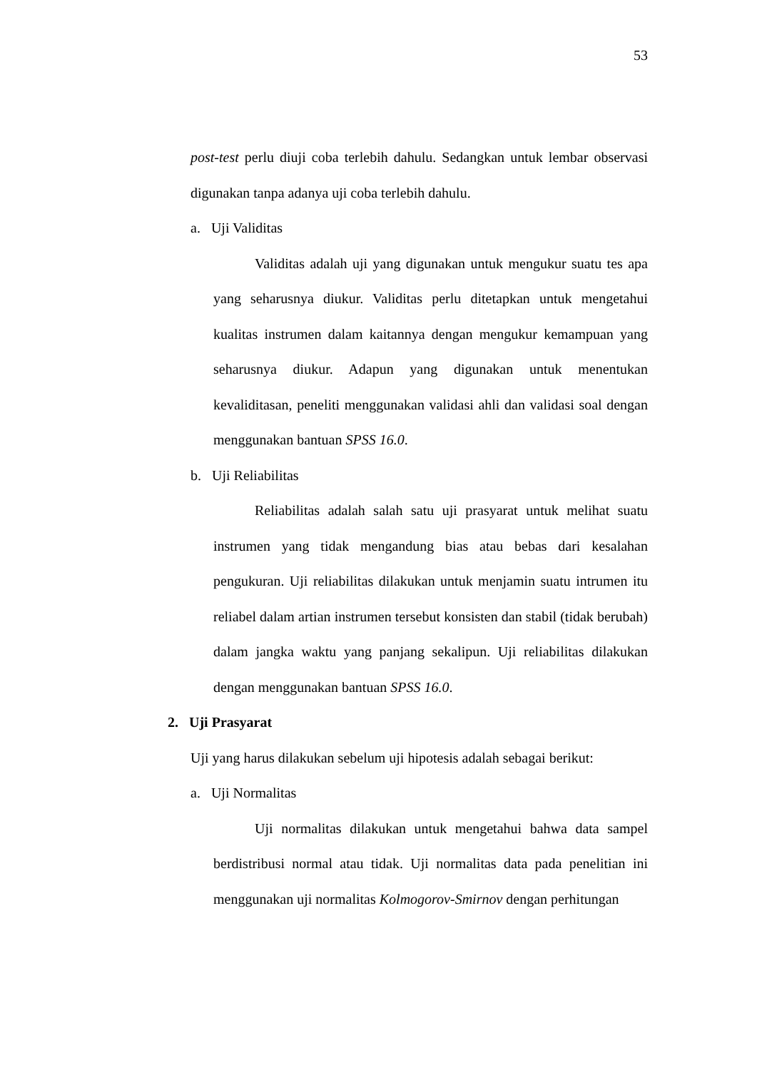53
post-test perlu diuji coba terlebih dahulu. Sedangkan untuk lembar observasi digunakan tanpa adanya uji coba terlebih dahulu.
a. Uji Validitas
Validitas adalah uji yang digunakan untuk mengukur suatu tes apa yang seharusnya diukur. Validitas perlu ditetapkan untuk mengetahui kualitas instrumen dalam kaitannya dengan mengukur kemampuan yang seharusnya diukur. Adapun yang digunakan untuk menentukan kevaliditasan, peneliti menggunakan validasi ahli dan validasi soal dengan menggunakan bantuan SPSS 16.0.
b. Uji Reliabilitas
Reliabilitas adalah salah satu uji prasyarat untuk melihat suatu instrumen yang tidak mengandung bias atau bebas dari kesalahan pengukuran. Uji reliabilitas dilakukan untuk menjamin suatu intrumen itu reliabel dalam artian instrumen tersebut konsisten dan stabil (tidak berubah) dalam jangka waktu yang panjang sekalipun. Uji reliabilitas dilakukan dengan menggunakan bantuan SPSS 16.0.
2. Uji Prasyarat
Uji yang harus dilakukan sebelum uji hipotesis adalah sebagai berikut:
a. Uji Normalitas
Uji normalitas dilakukan untuk mengetahui bahwa data sampel berdistribusi normal atau tidak. Uji normalitas data pada penelitian ini menggunakan uji normalitas Kolmogorov-Smirnov dengan perhitungan